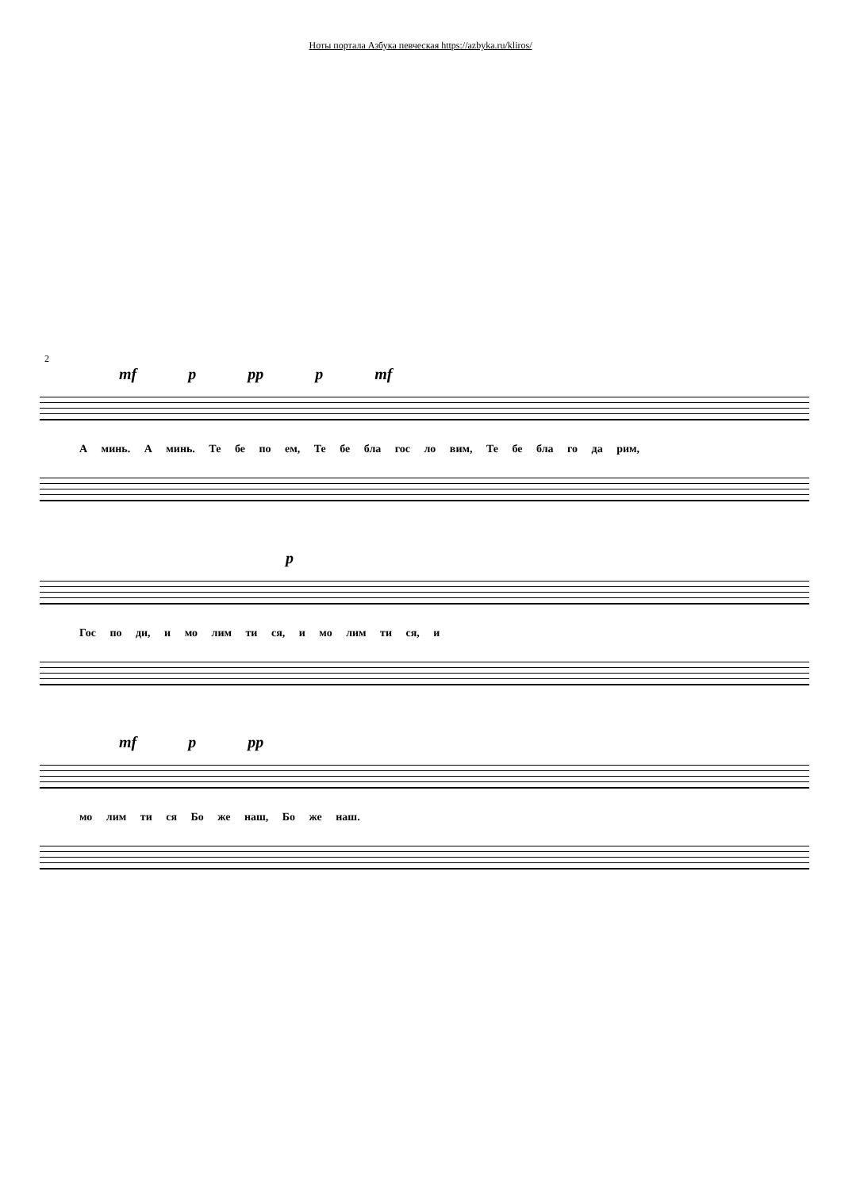Ноты портала Азбука певческая https://azbyka.ru/kliros/
2
mf p pp p mf
А минь. А минь. Те бе по ем, Те бе бла гос ло вим, Те бе бла го да рим,
p
Гос по ди, и мо лим ти ся, и мо лим ти ся, и
mf p pp
мо лим ти ся Бо же наш, Бо же наш.